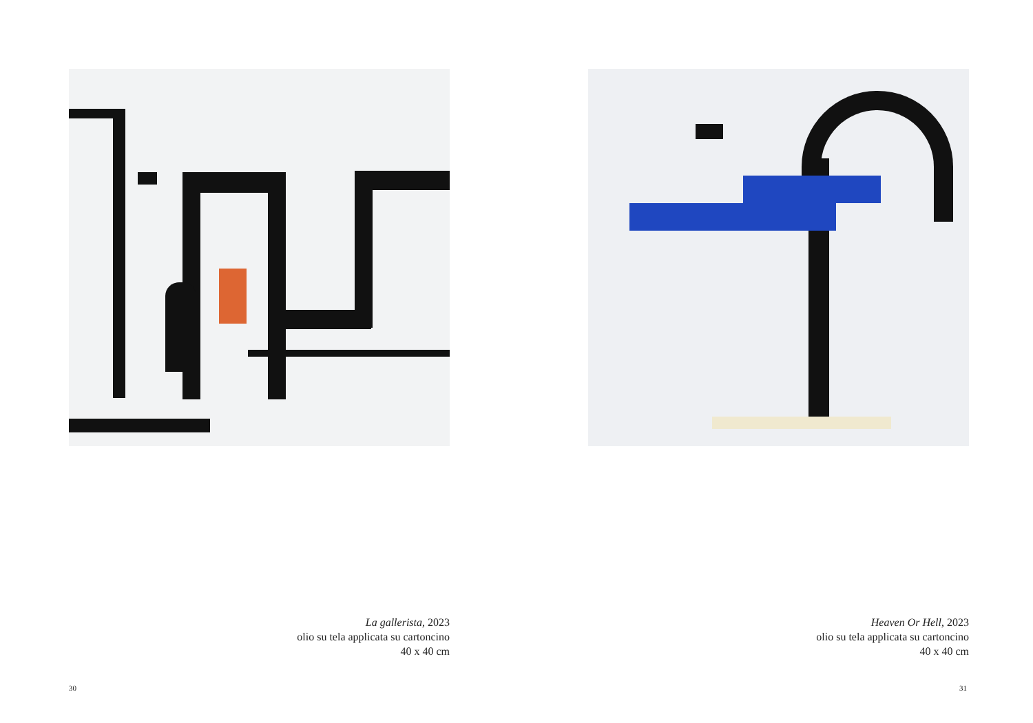La gallerista, 2023
olio su tela applicata su cartoncino
40 x 40 cm
30
Heaven Or Hell, 2023
olio su tela applicata su cartoncino
40 x 40 cm
31